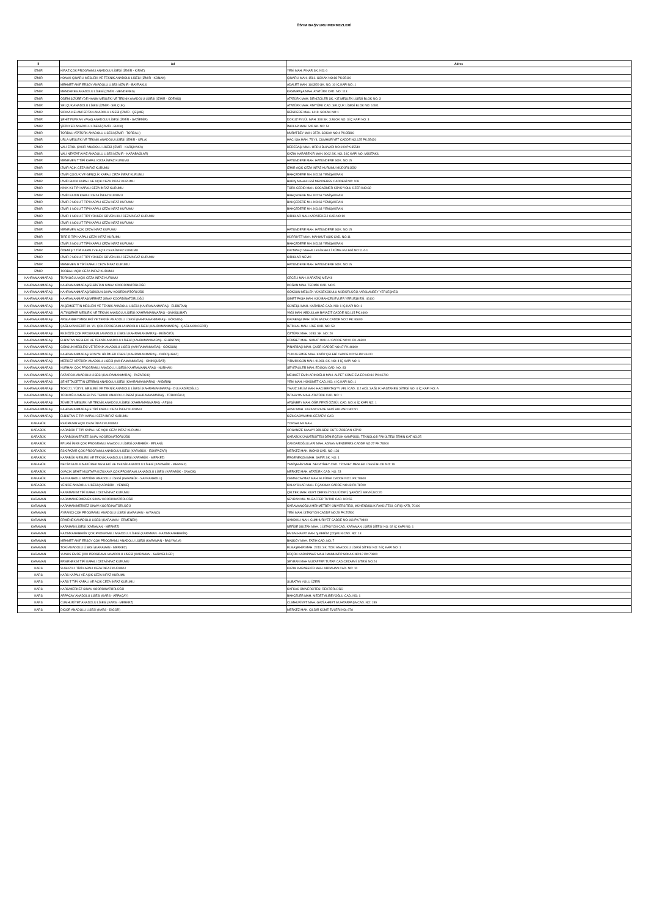ÖSYM BAŞVURU MERKEZLERİ
| İl | Ad | Adres |
| --- | --- | --- |
| İZMİR | KİRAZ ÇOK PROGRAMLI ANADOLU LİSESİ (İZMİR - KİRAZ) | YENİ MAH. PINAR SK. NO: 6 |
| İZMİR | KONAK ÇINARLI MESLEKİ VE TEKNİK ANADOLU LİSESİ (İZMİR - KONAK) | ÇINARLI MAH. 1561. SOKAK NO:88 PK:35110 |
| İZMİR | MEHMET AKİF ERSOY ANADOLU LİSESİ (İZMİR - BAYRAKLI) | ADALET MAH. 1643/29 SK. NO: 10 İÇ KAPI NO: 1 |
| İZMİR | MENDERES ANADOLU LİSESİ (İZMİR - MENDERES) | KASIMPAŞA MAH. ATATÜRK CAD. NO: 113 |
| İZMİR | ÖDEMİŞ ZÜBEYDE HANIM MESLEKİ VE TEKNİK ANADOLU LİSESİ (İZMİR - ÖDEMİŞ) | ATATÜRK MAH. DENİZCİLER SK. KIZ MESLEK LİSESİ BLOK NO: 3 |
| İZMİR | SELÇUK ANADOLU LİSESİ (İZMİR - SELÇUK) | ATATÜRK MAH. ATATÜRK CAD. SELÇUK LİSESİ BLOK NO: 149/1 |
| İZMİR | SIDIKA-KELAMİ ERTAN ANADOLU LİSESİ (İZMİR - ÇEŞME) | REİSDERE MAH. 6119. SOKAK NO:1 |
| İZMİR | ŞEHİT FURKAN YAVAŞ ANADOLU LİSESİ (İZMİR - GAZİEMİR) | DOKUZ EYLÜL MAH. 308 SK. 3.BLOK NO: 3 İÇ KAPI NO: 3 |
| İZMİR | ŞİRİNYER ANADOLU LİSESİ (İZMİR - BUCA) | İNKILAP MAH. 545 SK. NO: 54 |
| İZMİR | TORBALI ATATÜRK ANADOLU LİSESİ (İZMİR - TORBALI) | MURATBEY MAH. 3579. SOKAK NO:4 PK:35860 |
| İZMİR | URLA MESLEKİ VE TEKNİK ANADOLU LİSESİ (İZMİR - URLA) | HACI İSA MAH. 75.YIL CUMHURİYET CADDE NO:125 PK:35430 |
| İZMİR | VALİ EROL ÇAKIR ANADOLU LİSESİ (İZMİR - KARŞIYAKA) | DEDEBAŞI MAH. ORDU BULVARI NO:100 PK:35540 |
| İZMİR | VALİ NEVZAT AYAZ ANADOLU LİSESİ (İZMİR - KARABAĞLAR) | KAZIM KARABEKİR MAH. 9002 SK. NO: 3 İÇ KAPI NO: MÜSTAKİL |
| İZMİR | MENEMEN T TİPİ KAPALI CEZA İNFAZ KURUMU | HATUNDERE MAH. HATUNDERE SOK. NO:15 |
| İZMİR | İZMİR AÇIK CEZA İNFAZ KURUMU | İZMİR AÇIK CEZA İNFAZ KURUMU MÜDÜRLÜĞÜ |
| İZMİR | İZMİR ÇOCUK VE GENÇLİK KAPALI CEZA İNFAZ KURUMU | BAHÇEDERE MH. NO:63 YENİŞAKRAN |
| İZMİR | İZMİR BUCA KAPALI VE AÇIK CEZA İNFAZ KURUMU | BARIŞ MAHALLESİ MENDERES CADDESİ NO: 108 |
| İZMİR | KINIK K1 TİPİ KAPALI CEZA İNFAZ KURUMU | TÜRK CEDİD MAH. KOCAÖMER KÖYÜ YOLU ÜZERİ NO:82 |
| İZMİR | İZMİR KADIN KAPALI CEZA İNFAZ KURUMU | BAHÇEDERE MH. NO:63 YENİŞAKRAN |
| İZMİR | İZMİR 2 NOLU T TİPİ KAPALI CEZA İNFAZ KURUMU | BAHÇEDERE MH. NO:63 YENİŞAKRAN |
| İZMİR | İZMİR 1 NOLU T TİPİ KAPALI CEZA İNFAZ KURUMU | BAHÇEDERE MH. NO:63 YENİŞAKRAN |
| İZMİR | İZMİR 1 NOLU F TİPİ YÜKSEK GÜVENLİKLİ CEZA İNFAZ KURUMU | KIRIKLAR MAH.KARATEKELİ CAD.NO:10 |
| İZMİR | İZMİR 4 NOLU T TİPİ KAPALI CEZA İNFAZ KURUMU | |
| İZMİR | MENEMEN AÇIK CEZA İNFAZ KURUMU | HATUNDERE MAH. HATUNDERE SOK. NO:15 |
| İZMİR | TİRE B TİPİ KAPALI CEZA İNFAZ KURUMU | HÜRRİYET MAH. MAHMUT AŞIK CAD. NO:11 |
| İZMİR | İZMİR 3 NOLU T TİPİ KAPALI CEZA İNFAZ KURUMU | BAHÇEDERE MH. NO:63 YENİŞAKRAN |
| İZMİR | ÖDEMİŞ T TİPİ KAPALI VE AÇIK CEZA İNFAZ KURUMU | KAYMAKÇI MAHALLESİ ESELLİ KÜME EVLERİ NO:11/4-1 |
| İZMİR | İZMİR 2 NOLU F TİPİ YÜKSEK GÜVENLİKLİ CEZA İNFAZ KURUMU | KIRIKLAR MEVKİ |
| İZMİR | MENEMEN R TİPİ KAPALI CEZA İNFAZ KURUMU | HATUNDERE MAH. HATUNDERE SOK. NO:15 |
| İZMİR | TORBALI AÇIK CEZA İNFAZ KURUMU | |
| KAHRAMANMARAŞ | TÜRKOĞLU AÇIK CEZA İNFAZ KURUMU | CECELİ MAH. KARATAŞ MEVKİİ |
| KAHRAMANMARAŞ | KAHRAMANMARAŞ/ELBİSTAN SINAV KOORDİNATÖRLÜĞÜ | DOĞAN MAH. TERMİK CAD. NO:5 |
| KAHRAMANMARAŞ | KAHRAMANMARAŞ/GÖKSUN SINAV KOORDİNATÖRLÜĞÜ | GÖKSUN MESLEK YÜKSEKOKULU MÜDÜRLÜĞÜ / ARSLANBEY YERLEŞKESİ |
| KAHRAMANMARAŞ | KAHRAMANMARAŞ/MERKEZ SINAV KOORDİNATÖRLÜĞÜ | İSMET PAŞA MAH. KSÜ BAHÇELİEVLER YERLEŞKESİ, 46100 |
| KAHRAMANMARAŞ | AKŞEMSETTİN MESLEKİ VE TEKNİK ANADOLU LİSESİ (KAHRAMANMARAŞ - ELBİSTAN) | GÜNEŞLİ MAH. KARABAĞ CAD. NO: 1 İÇ KAPI NO: 1 |
| KAHRAMANMARAŞ | ALTINŞEHİR MESLEKİ VE TEKNİK ANADOLU LİSESİ (KAHRAMANMARAŞ - ONİKİŞUBAT) | VADİ MAH. ABDULLAH BAYAZIT CADDE NO:115 PK:4600 |
| KAHRAMANMARAŞ | ARSLANBEY MESLEKİ VE TEKNİK ANADOLU LİSESİ (KAHRAMANMARAŞ - GÖKSUN) | KAYABAŞI MAH. GÜN SAZAK CADDE NO:2 PK:46600 |
| KAHRAMANMARAŞ | ÇAĞLAYANCERİT 80. YIL ÇOK PROGRAMLI ANADOLU LİSESİ (KAHRAMANMARAŞ - ÇAĞLAYANCERİT) | İSTİKLAL MAH. LİSE CAD. NO: 53 |
| KAHRAMANMARAŞ | EKİNÖZÜ ÇOK PROGRAMLI ANADOLU LİSESİ (KAHRAMANMARAŞ - EKİNÖZÜ) | ÖZTÜRK MAH. 1053. SK. NO: 20 |
| KAHRAMANMARAŞ | ELBİSTAN MESLEKİ VE TEKNİK ANADOLU LİSESİ (KAHRAMANMARAŞ - ELBİSTAN) | KÜMBET MAH. SANAT OKULU CADDE NO:01 PK:46300 |
| KAHRAMANMARAŞ | GÖKSUN MESLEKİ VE TEKNİK ANADOLU LİSESİ (KAHRAMANMARAŞ - GÖKSUN) | PINARBAŞI MAH. ÇAĞRI CADDE NO:47 PK:46600 |
| KAHRAMANMARAŞ | KAHRAMANMARAŞ SOSYAL BİLİMLER LİSESİ (KAHRAMANMARAŞ - ONİKİŞUBAT) | YUNUS EMRE MAH. KATİP ÇELEBİ CADDE NO:56 PK:46100 |
| KAHRAMANMARAŞ | MERKEZ ATATÜRK ANADOLU LİSESİ (KAHRAMANMARAŞ - ONİKİŞUBAT) | YİRMİİKİGÜN MAH. 91003. SK. NO: 4 İÇ KAPI NO: 1 |
| KAHRAMANMARAŞ | NURHAK ÇOK PROGRAMLI ANADOLU LİSESİ (KAHRAMANMARAŞ - NURHAK) | SEYİTALİLER MAH. EDİSON CAD. NO: 83 |
| KAHRAMANMARAŞ | PAZARCIK ANADOLU LİSESİ (KAHRAMANMARAŞ - PAZARCIK) | MEHMET EMİN ARIKOĞLU MAH. ALPET KÜME EVLER NO:10 PK:46700 |
| KAHRAMANMARAŞ | ŞEHİT TACETTİN ÇERİBAŞ ANADOLU LİSESİ (KAHRAMANMARAŞ - ANDIRIN) | YENİ MAH. HÜKÜMET CAD. NO: 4 İÇ KAPI NO: 1 |
| KAHRAMANMARAŞ | TOKİ 21. YÜZYIL MESLEKİ VE TEKNİK ANADOLU LİSESİ (KAHRAMANMARAŞ - DULKADİROĞLU) | YAVUZ SELİM MAH. HACI BEKTAŞ™I VELİ CAD. 112 ACİL SAĞLIK HASTANESİ SİTESİ NO: 4 İÇ KAPI NO: A |
| KAHRAMANMARAŞ | TÜRKOĞLU MESLEKİ VE TEKNİK ANADOLU LİSESİ (KAHRAMANMARAŞ - TÜRKOĞLU) | İSTASYON MAH. ATATÜRK CAD. NO: 1 |
| KAHRAMANMARAŞ | ZÜMRÜT MESLEKİ VE TEKNİK ANADOLU LİSESİ (KAHRAMANMARAŞ - AFŞİN) | AFŞİNBEY MAH. ÖĞR.FEVZİ ÖZGÜL CAD. NO: 6 İÇ KAPI NO: 1 |
| KAHRAMANMARAŞ | KAHRAMANMARAŞ E TİPİ KAPALI CEZA İNFAZ KURUMU | AKSU MAH. KAZANCIZADE SADİ BULVARI NO:4/1 |
| KAHRAMANMARAŞ | ELBİSTAN E TİPİ KAPALI CEZA İNFAZ KURUMU | KIZILCAOVA MAH.CEZAEVİ CAD. |
| KARABÜK | ESKİPAZAR AÇIK CEZA İNFAZ KURUMU | YORGALAR MAH. |
| KARABÜK | KARABÜK T TİPİ KAPALI VE AÇIK CEZA İNFAZ KURUMU | ORGANİZE SANAYİ BÖLGESİ ÜSTÜ ZOBRAN KÖYÜ |
| KARABÜK | KARABÜK/MERKEZ SINAV KOORDİNATÖRLÜĞÜ | KARABÜK ÜNİVERSİTESİ DEMİRÇELİK KAMPÜSÜ; TEKNOLOJİ FAKÜLTESİ ZEMİN KAT NO:25 |
| KARABÜK | EFLANİ İMKB ÇOK PROGRAMLI ANADOLU LİSESİ (KARABÜK - EFLANİ) | CANDAROĞULLARI MAH. ADNAN MENDERES CADDE NO:27 PK:78300 |
| KARABÜK | ESKİPAZAR ÇOK PROGRAMLI ANADOLU LİSESİ (KARABÜK - ESKİPAZAR) | MERKEZ MAH. İNÖNÜ CAD. NO: 131 |
| KARABÜK | KARABÜK MESLEKİ VE TEKNİK ANADOLU LİSESİ (KARABÜK - MERKEZ) | ERGENEKON MAH. SAFİR SK. NO: 1 |
| KARABÜK | NECİP FAZIL KISAKÜREK MESLEKİ VE TEKNİK ANADOLU LİSESİ (KARABÜK - MERKEZ) | YENİŞEHİR MAH. NECATİBEY CAD. TİCARET MESLEK LİSESİ BLOK NO: 19 |
| KARABÜK | OVACIK ŞEHİT MUSTAFA KIZILKAYA ÇOK PROGRAMLI ANADOLU LİSESİ (KARABÜK - OVACIK) | MERKEZ MAH. ATATÜRK CAD. NO: 23 |
| KARABÜK | SAFRANBOLU ATATÜRK ANADOLU LİSESİ (KARABÜK - SAFRANBOLU) | CEMALCAYMAZ MAH. ELFİREK CADDE NO:1 PK:78600 |
| KARABÜK | YENİCE ANADOLU LİSESİ (KARABÜK - YENİCE) | KALAYCILAR MAH. F.ÇAKMAK CADDE NO:43 PK:78700 |
| KARAMAN | KARAMAN M TİPİ KAPALI CEZA İNFAZ KURUMU | ÇELTEK MAH. KURT DERESİ YOLU ÜZERİ, ŞARÖZÜ MEVKİ,NO:20 |
| KARAMAN | KARAMAN/ERMENEK SINAV KOORDİNATÖRLÜĞÜ | SEYRAN MH. MUZAFFER TUTAR CAD. NO:55 |
| KARAMAN | KARAMAN/MERKEZ SINAV KOORDİNATÖRLÜĞÜ | KARAMANOĞLU MEHMETBEY ÜNİVERSİTESİ, MÜHENDİSLİK FAKÜLTESİ, GİRİŞ KATI, 70100 |
| KARAMAN | AYRANCI ÇOK PROGRAMLI ANADOLU LİSESİ (KARAMAN - AYRANCI) | YENİ MAH. İSTASYON CADDE NO:29 PK:70500 |
| KARAMAN | ERMENEK ANADOLU LİSESİ (KARAMAN - ERMENEK) | SANDIKLI MAH. CUMHURİYET CADDE NO:166 PK:70400 |
| KARAMAN | KARAMAN LİSESİ (KARAMAN - MERKEZ) | NEFİSE SULTAN MAH. 1.İSTASYON CAD. KARAMAN LİSESİ SİTESİ NO: 92 İÇ KAPI NO: 1 |
| KARAMAN | KAZIMKARABEKİR ÇOK PROGRAMLI ANADOLU LİSESİ (KARAMAN - KAZIMKARABEKİR) | EMSALHAYAT MAH. Ş.KERİM ÇOŞKUN CAD. NO: 18 |
| KARAMAN | MEHMET AKİF ERSOY ÇOK PROGRAMLI ANADOLU LİSESİ (KARAMAN - BAŞYAYLA) | BAŞKÖY MAH. FATİH CAD. NO: 7 |
| KARAMAN | TOKİ ANADOLU LİSESİ (KARAMAN - MERKEZ) | ELMAŞEHİR MAH. 2240. SK. TOKİ ANADOLU LİSESİ SİTESİ NO: 5 İÇ KAPI NO: 1 |
| KARAMAN | YUNUS EMRE ÇOK PROGRAMLI ANADOLU LİSESİ (KARAMAN - SARIVELİLER) | KÜÇÜK KARAPINAR MAH. İMAMHATİP SOKAK NO:12 PK:70800 |
| KARAMAN | ERMENEK M TİPİ KAPALI CEZA İNFAZ KURUMU | SEYRAN MAH MUZAFFER TUTAR CAD.CEZAEVİ SİTESİ NO:24 |
| KARS | SUSUZ K1 TİPİ KAPALI CEZA İNFAZ KURUMU | KAZIM KARABEKİR MAH. ARDAHAN CAD. NO: 10 |
| KARS | KARS KAPALI VE AÇIK CEZA İNFAZ KURUMU | |
| KARS | KARS T TİPİ KAPALI VE AÇIK CEZA İNFAZ KURUMU | SUBATAN YOLU ÜZERİ |
| KARS | KARS/MERKEZ SINAV KOORDİNATÖRLÜĞÜ | KAFKAS ÜNİVERSİTESİ REKTÖRLÜĞÜ |
| KARS | ARPAÇAY ANADOLU LİSESİ (KARS - ARPAÇAY) | BAHÇELER MAH. MEDET ALİBEYOĞLU CAD. NO: 1 |
| KARS | CUMHURİYET ANADOLU LİSESİ (KARS - MERKEZ) | CUMHURİYET MAH. GAZİ AHMET MUHTARPAŞA CAD. NO: 159 |
| KARS | DİGOR ANADOLU LİSESİ (KARS - DİGOR) | MERKEZ MAH. ÇILDIR KÜME EVLERİ NO: 87A |